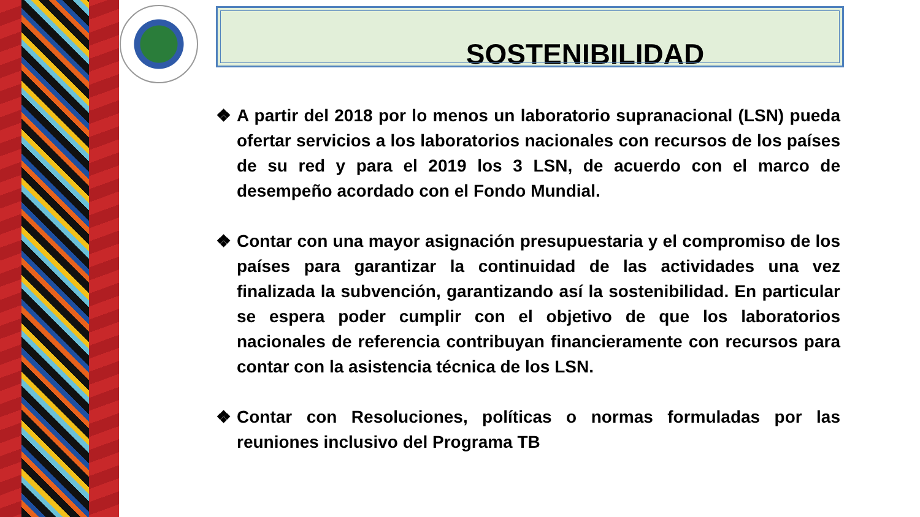SOSTENIBILIDAD
❖ A partir del 2018 por lo menos un laboratorio supranacional (LSN) pueda ofertar servicios a los laboratorios nacionales con recursos de los países de su red y para el 2019 los 3 LSN, de acuerdo con el marco de desempeño acordado con el Fondo Mundial.
❖ Contar con una mayor asignación presupuestaria y el compromiso de los países para garantizar la continuidad de las actividades una vez finalizada la subvención, garantizando así la sostenibilidad. En particular se espera poder cumplir con el objetivo de que los laboratorios nacionales de referencia contribuyan financieramente con recursos para contar con la asistencia técnica de los LSN.
❖ Contar con Resoluciones, políticas o normas formuladas por las reuniones inclusivo del Programa TB